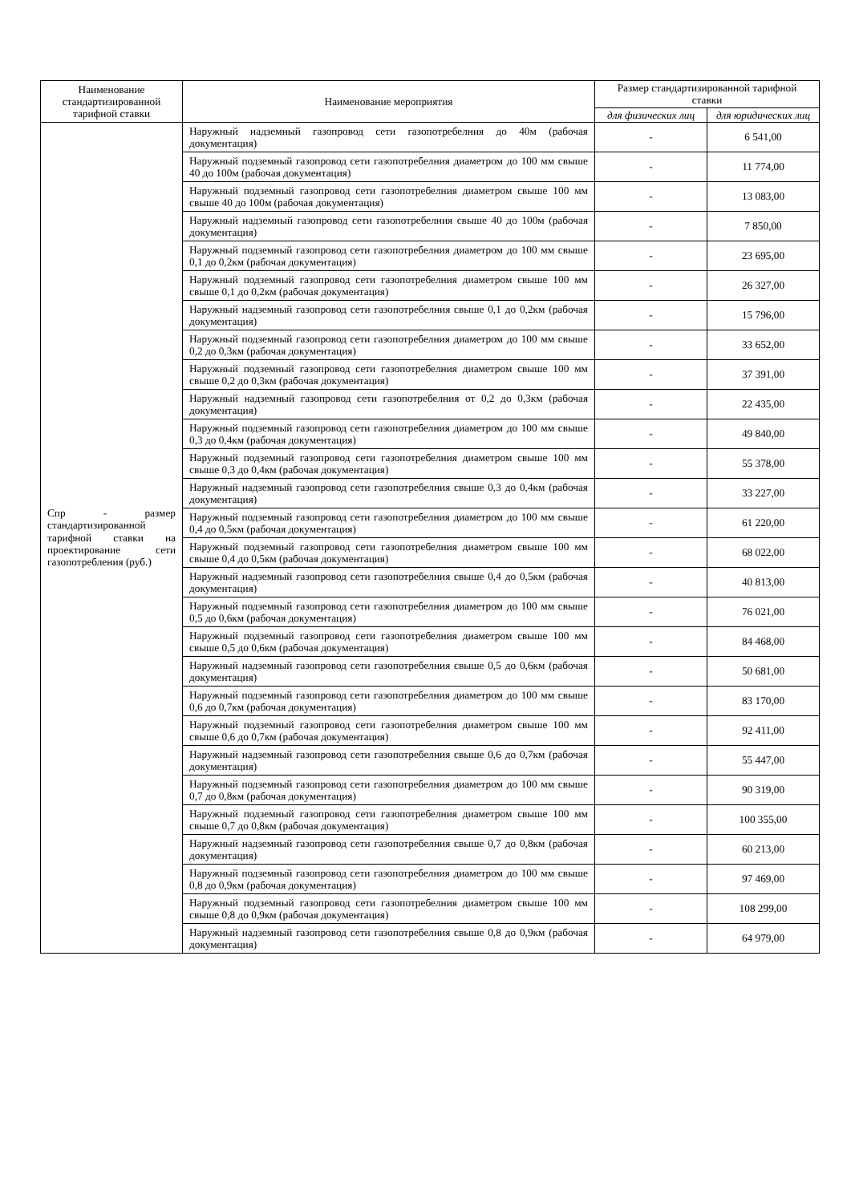| Наименование стандартизированной тарифной ставки | Наименование мероприятия | Размер стандартизированной тарифной ставки | |
| --- | --- | --- | --- |
| | | для физических лиц | для юридических лиц |
| Спр - размер стандартизированной тарифной ставки на проектирование сети газопотребления (руб.) | Наружный надземный газопровод сети газопотребелния до 40м (рабочая документация) | - | 6 541,00 |
| | Наружный подземный газопровод сети газопотребелния диаметром до 100 мм свыше 40 до 100м (рабочая документация) | - | 11 774,00 |
| | Наружный подземный газопровод сети газопотребелния диаметром свыше 100 мм свыше 40 до 100м (рабочая документация) | - | 13 083,00 |
| | Наружный надземный газопровод сети газопотребелния свыше 40 до 100м (рабочая документация) | - | 7 850,00 |
| | Наружный подземный газопровод сети газопотребелния диаметром до 100 мм свыше 0,1 до 0,2км (рабочая документация) | - | 23 695,00 |
| | Наружный подземный газопровод сети газопотребелния диаметром свыше 100 мм свыше 0,1 до 0,2км (рабочая документация) | - | 26 327,00 |
| | Наружный надземный газопровод сети газопотребелния свыше 0,1 до 0,2км (рабочая документация) | - | 15 796,00 |
| | Наружный подземный газопровод сети газопотребелния диаметром до 100 мм свыше 0,2 до 0,3км (рабочая документация) | - | 33 652,00 |
| | Наружный подземный газопровод сети газопотребелния диаметром свыше 100 мм свыше 0,2 до 0,3км (рабочая документация) | - | 37 391,00 |
| | Наружный надземный газопровод сети газопотребелния от 0,2 до 0,3км (рабочая документация) | - | 22 435,00 |
| | Наружный подземный газопровод сети газопотребелния диаметром до 100 мм свыше 0,3 до 0,4км (рабочая документация) | - | 49 840,00 |
| | Наружный подземный газопровод сети газопотребелния диаметром свыше 100 мм свыше 0,3 до 0,4км (рабочая документация) | - | 55 378,00 |
| | Наружный надземный газопровод сети газопотребелния свыше 0,3 до 0,4км (рабочая документация) | - | 33 227,00 |
| | Наружный подземный газопровод сети газопотребелния диаметром до 100 мм свыше 0,4 до 0,5км (рабочая документация) | - | 61 220,00 |
| | Наружный подземный газопровод сети газопотребелния диаметром свыше 100 мм свыше 0,4 до 0,5км (рабочая документация) | - | 68 022,00 |
| | Наружный надземный газопровод сети газопотребелния свыше 0,4 до 0,5км (рабочая документация) | - | 40 813,00 |
| | Наружный подземный газопровод сети газопотребелния диаметром до 100 мм свыше 0,5 до 0,6км (рабочая документация) | - | 76 021,00 |
| | Наружный подземный газопровод сети газопотребелния диаметром свыше 100 мм свыше 0,5 до 0,6км (рабочая документация) | - | 84 468,00 |
| | Наружный надземный газопровод сети газопотребелния свыше 0,5 до 0,6км (рабочая документация) | - | 50 681,00 |
| | Наружный подземный газопровод сети газопотребелния диаметром до 100 мм свыше 0,6 до 0,7км (рабочая документация) | - | 83 170,00 |
| | Наружный подземный газопровод сети газопотребелния диаметром свыше 100 мм свыше 0,6 до 0,7км (рабочая документация) | - | 92 411,00 |
| | Наружный надземный газопровод сети газопотребелния свыше 0,6 до 0,7км (рабочая документация) | - | 55 447,00 |
| | Наружный подземный газопровод сети газопотребелния диаметром до 100 мм свыше 0,7 до 0,8км (рабочая документация) | - | 90 319,00 |
| | Наружный подземный газопровод сети газопотребелния диаметром свыше 100 мм свыше 0,7 до 0,8км (рабочая документация) | - | 100 355,00 |
| | Наружный надземный газопровод сети газопотребелния свыше 0,7 до 0,8км (рабочая документация) | - | 60 213,00 |
| | Наружный подземный газопровод сети газопотребелния диаметром до 100 мм свыше 0,8 до 0,9км (рабочая документация) | - | 97 469,00 |
| | Наружный подземный газопровод сети газопотребелния диаметром свыше 100 мм свыше 0,8 до 0,9км (рабочая документация) | - | 108 299,00 |
| | Наружный надземный газопровод сети газопотребелния свыше 0,8 до 0,9км (рабочая документация) | - | 64 979,00 |